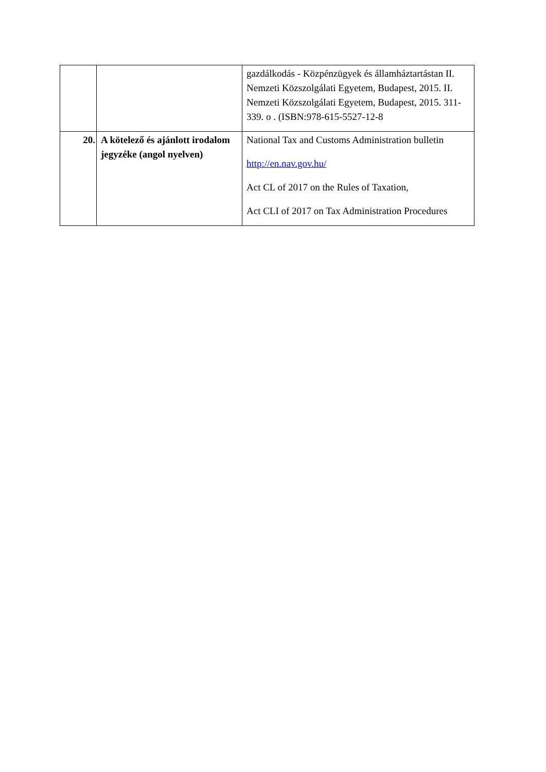| | | gazdálkodás - Közpénzügyek és államháztartástan II. Nemzeti Közszolgálati Egyetem, Budapest, 2015. II. Nemzeti Közszolgálati Egyetem, Budapest, 2015. 311-339. o . (ISBN:978-615-5527-12-8 |
| 20. | A kötelező és ajánlott irodalom jegyzéke (angol nyelven) | National Tax and Customs Administration bulletin http://en.nav.gov.hu/ Act CL of 2017 on the Rules of Taxation, Act CLI of 2017 on Tax Administration Procedures |